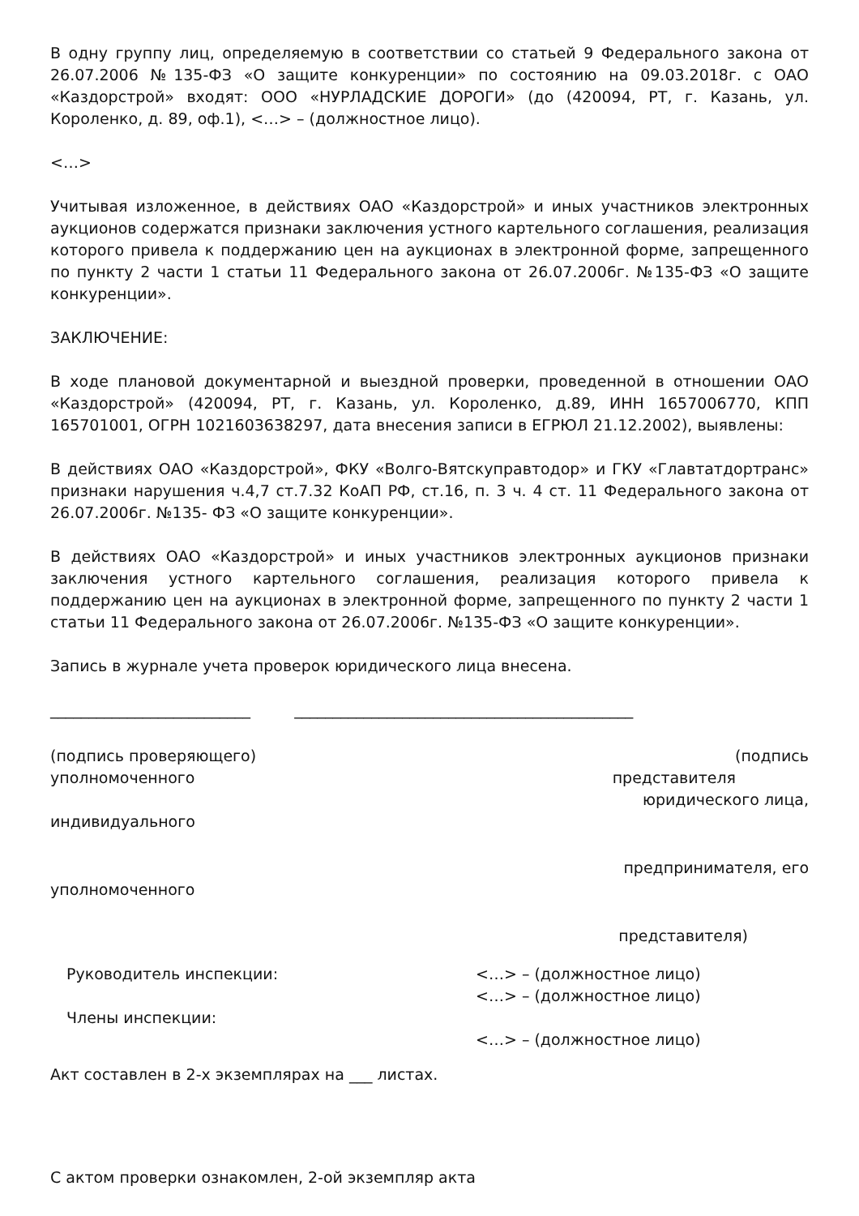В одну группу лиц, определяемую в соответствии со статьей 9 Федерального закона от 26.07.2006 №135-ФЗ «О защите конкуренции» по состоянию на 09.03.2018г. с ОАО «Каздорстрой» входят: ООО «НУРЛАДСКИЕ ДОРОГИ» (до (420094, РТ, г. Казань, ул. Короленко, д. 89, оф.1), <…> – (должностное лицо).
<…>
Учитывая изложенное, в действиях ОАО «Каздорстрой» и иных участников электронных аукционов содержатся признаки заключения устного картельного соглашения, реализация которого привела к поддержанию цен на аукционах в электронной форме, запрещенного по пункту 2 части 1 статьи 11 Федерального закона от 26.07.2006г. №135-ФЗ «О защите конкуренции».
ЗАКЛЮЧЕНИЕ:
В ходе плановой документарной и выездной проверки, проведенной в отношении ОАО «Каздорстрой» (420094, РТ, г. Казань, ул. Короленко, д.89, ИНН 1657006770, КПП 165701001, ОГРН 1021603638297, дата внесения записи в ЕГРЮЛ 21.12.2002), выявлены:
В действиях ОАО «Каздорстрой», ФКУ «Волго-Вятскуправтодор» и ГКУ «Главтатдортранс» признаки нарушения ч.4,7 ст.7.32 КоАП РФ, ст.16, п. 3 ч. 4 ст. 11 Федерального закона от 26.07.2006г. №135- ФЗ «О защите конкуренции».
В действиях ОАО «Каздорстрой» и иных участников электронных аукционов признаки заключения устного картельного соглашения, реализация которого привела к поддержанию цен на аукционах в электронной форме, запрещенного по пункту 2 части 1 статьи 11 Федерального закона от 26.07.2006г. №135-ФЗ «О защите конкуренции».
Запись в журнале учета проверок юридического лица внесена.
__________________________ ____________________________________________
(подпись проверяющего) (подпись
уполномоченного представителя
юридического лица,
индивидуального
предпринимателя, его
уполномоченного
представителя)
Руководитель инспекции: <…> – (должностное лицо)
<…> – (должностное лицо)
Члены инспекции:
<…> – (должностное лицо)
Акт составлен в 2-х экземплярах на ___ листах.
С актом проверки ознакомлен, 2-ой экземпляр акта